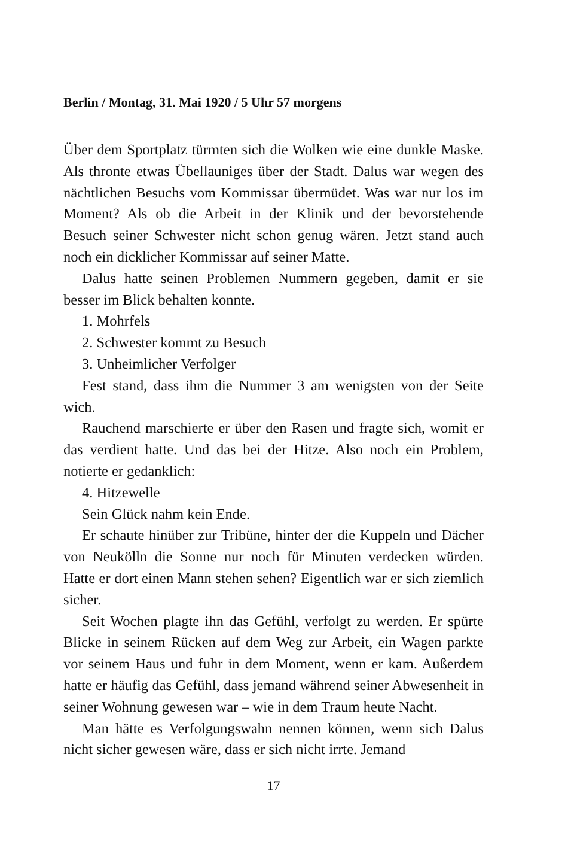Berlin / Montag, 31. Mai 1920 / 5 Uhr 57 morgens
Über dem Sportplatz türmten sich die Wolken wie eine dunkle Maske. Als thronte etwas Übellauniges über der Stadt. Dalus war wegen des nächtlichen Besuchs vom Kommissar übermüdet. Was war nur los im Moment? Als ob die Arbeit in der Klinik und der bevorstehende Besuch seiner Schwester nicht schon genug wären. Jetzt stand auch noch ein dicklicher Kommissar auf seiner Matte.
Dalus hatte seinen Problemen Nummern gegeben, damit er sie besser im Blick behalten konnte.
1. Mohrfels
2. Schwester kommt zu Besuch
3. Unheimlicher Verfolger
Fest stand, dass ihm die Nummer 3 am wenigsten von der Seite wich.
Rauchend marschierte er über den Rasen und fragte sich, womit er das verdient hatte. Und das bei der Hitze. Also noch ein Problem, notierte er gedanklich:
4. Hitzewelle
Sein Glück nahm kein Ende.
Er schaute hinüber zur Tribüne, hinter der die Kuppeln und Dächer von Neukölln die Sonne nur noch für Minuten verdecken würden. Hatte er dort einen Mann stehen sehen? Eigentlich war er sich ziemlich sicher.
Seit Wochen plagte ihn das Gefühl, verfolgt zu werden. Er spürte Blicke in seinem Rücken auf dem Weg zur Arbeit, ein Wagen parkte vor seinem Haus und fuhr in dem Moment, wenn er kam. Außerdem hatte er häufig das Gefühl, dass jemand während seiner Abwesenheit in seiner Wohnung gewesen war – wie in dem Traum heute Nacht.
Man hätte es Verfolgungswahn nennen können, wenn sich Dalus nicht sicher gewesen wäre, dass er sich nicht irrte. Jemand
17